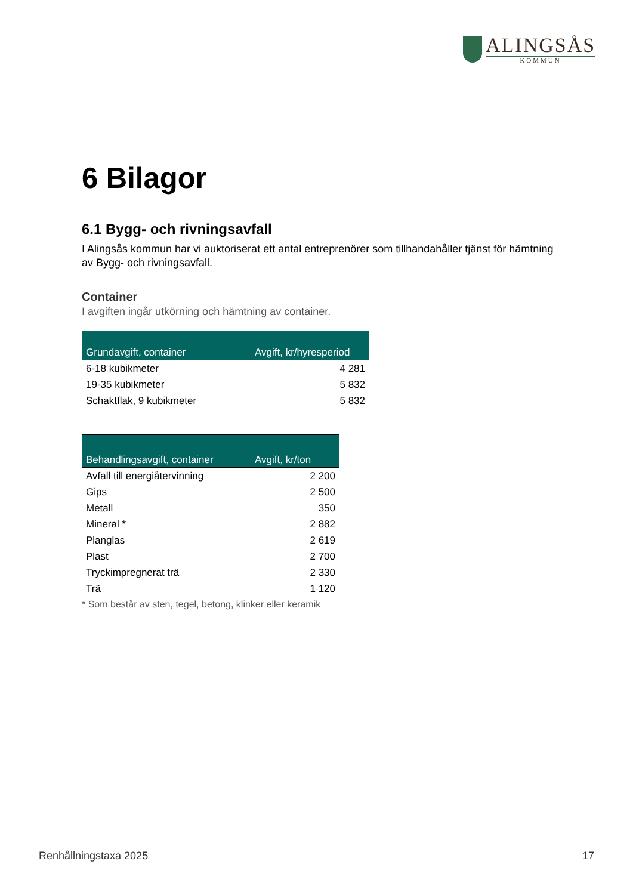ALINGSÅS
KOMMUN
6 Bilagor
6.1 Bygg- och rivningsavfall
I Alingsås kommun har vi auktoriserat ett antal entreprenörer som tillhandahåller tjänst för hämtning av Bygg- och rivningsavfall.
Container
I avgiften ingår utkörning och hämtning av container.
| Grundavgift, container | Avgift, kr/hyresperiod |
| --- | --- |
| 6-18 kubikmeter | 4 281 |
| 19-35 kubikmeter | 5 832 |
| Schaktflak, 9 kubikmeter | 5 832 |
| Behandlingsavgift, container | Avgift, kr/ton |
| --- | --- |
| Avfall till energiåtervinning | 2 200 |
| Gips | 2 500 |
| Metall | 350 |
| Mineral * | 2 882 |
| Planglas | 2 619 |
| Plast | 2 700 |
| Tryckimpregnerat trä | 2 330 |
| Trä | 1 120 |
* Som består av sten, tegel, betong, klinker eller keramik
Renhållningstaxa 2025 17